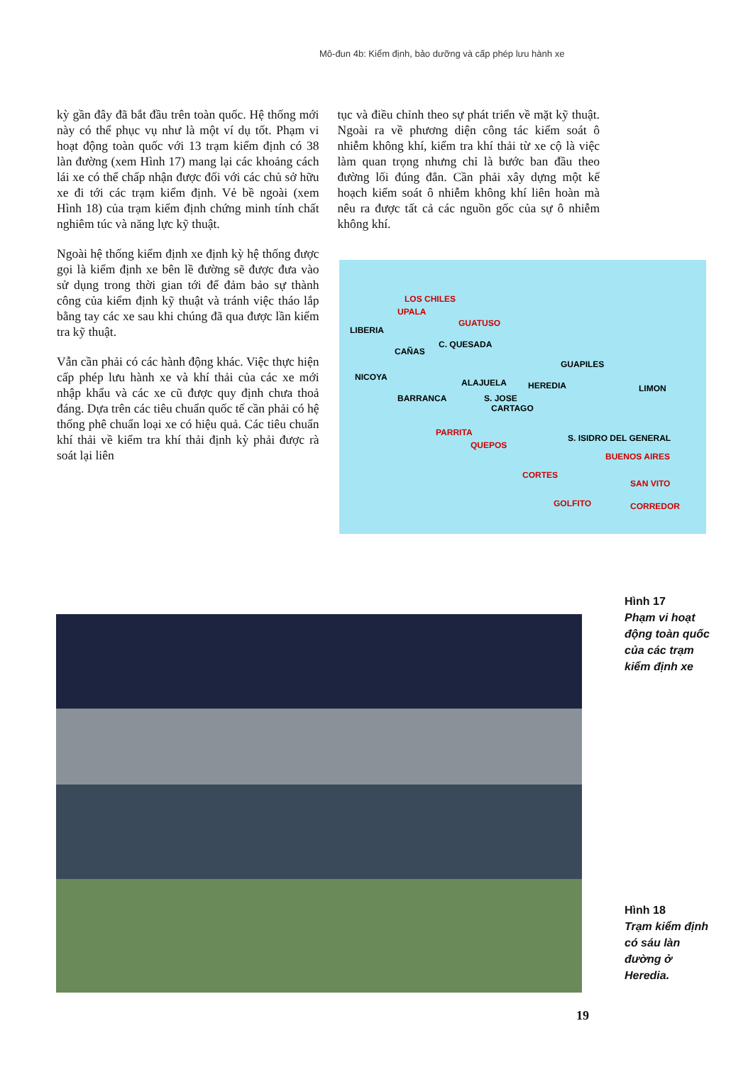Mô-đun 4b: Kiểm định, bảo dưỡng và cấp phép lưu hành xe
kỳ gần đây đã bắt đầu trên toàn quốc. Hệ thống mới này có thể phục vụ như là một ví dụ tốt. Phạm vi hoạt động toàn quốc với 13 trạm kiểm định có 38 làn đường (xem Hình 17) mang lại các khoảng cách lái xe có thể chấp nhận được đối với các chủ sở hữu xe đi tới các trạm kiểm định. Vẻ bề ngoài (xem Hình 18) của trạm kiểm định chứng minh tính chất nghiêm túc và năng lực kỹ thuật.
Ngoài hệ thống kiểm định xe định kỳ hệ thống được gọi là kiểm định xe bên lề đường sẽ được đưa vào sử dụng trong thời gian tới để đảm bảo sự thành công của kiểm định kỹ thuật và tránh việc tháo lắp bằng tay các xe sau khi chúng đã qua được lần kiểm tra kỹ thuật.
Vẫn cần phải có các hành động khác. Việc thực hiện cấp phép lưu hành xe và khí thải của các xe mới nhập khẩu và các xe cũ được quy định chưa thoả đáng. Dựa trên các tiêu chuẩn quốc tế cần phải có hệ thống phê chuẩn loại xe có hiệu quả. Các tiêu chuẩn khí thải về kiểm tra khí thải định kỳ phải được rà soát lại liên
tục và điều chỉnh theo sự phát triển về mặt kỹ thuật. Ngoài ra về phương diện công tác kiểm soát ô nhiễm không khí, kiểm tra khí thải từ xe cộ là việc làm quan trọng nhưng chỉ là bước ban đầu theo đường lối đúng đắn. Cần phải xây dựng một kế hoạch kiểm soát ô nhiễm không khí liên hoàn mà nêu ra được tất cả các nguồn gốc của sự ô nhiễm không khí.
LOS CHILES
UPALA
GUATUSO
LIBERIA
C. QUESADA
CAÑAS
GUAPILES
NICOYA
ALAJUELA HEREDIA LIMON
BARRANCA S. JOSE
CARTAGO
PARRITA
S. ISIDRO DEL GENERAL
QUEPOS
BUENOS AIRES
CORTES
SAN VITO
GOLFITO CORREDOR
Hình 17
Phạm vi hoạt động toàn quốc của các trạm kiểm định xe
Hình 18
Trạm kiểm định có sáu làn đường ở Heredia.
19